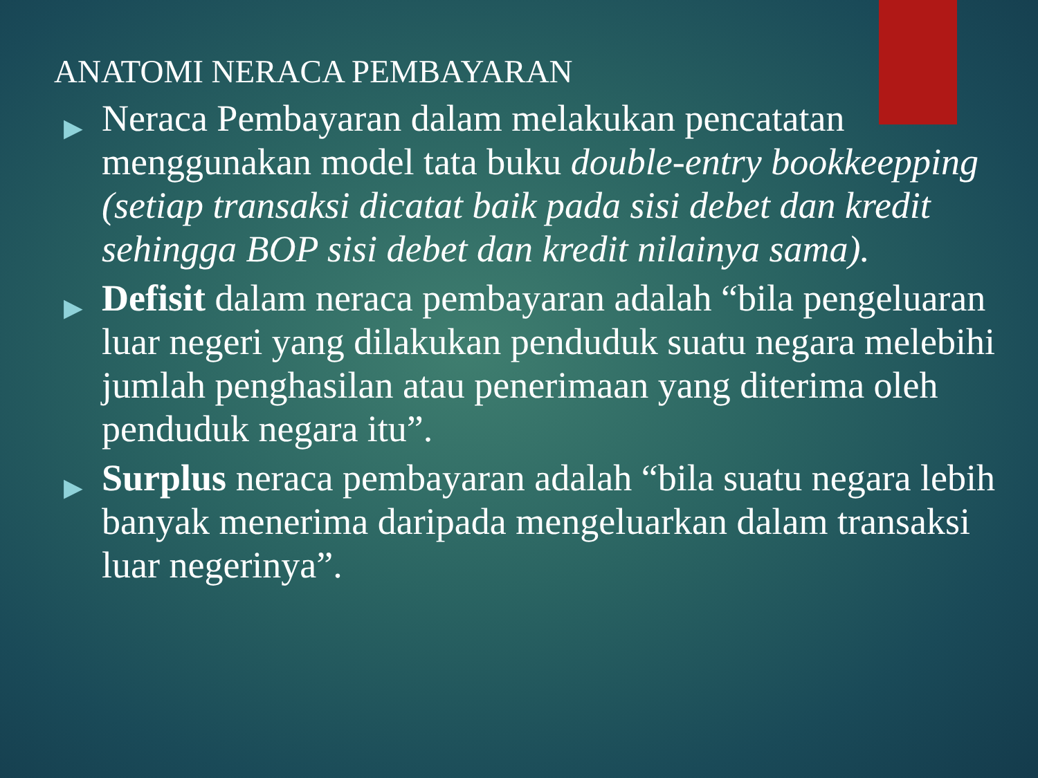ANATOMI NERACA PEMBAYARAN
▶ Neraca Pembayaran dalam melakukan pencatatan menggunakan model tata buku double-entry bookkeepping (setiap transaksi dicatat baik pada sisi debet dan kredit sehingga BOP sisi debet dan kredit nilainya sama).
▶ Defisit dalam neraca pembayaran adalah “bila pengeluaran luar negeri yang dilakukan penduduk suatu negara melebihi jumlah penghasilan atau penerimaan yang diterima oleh penduduk negara itu”.
▶ Surplus neraca pembayaran adalah “bila suatu negara lebih banyak menerima daripada mengeluarkan dalam transaksi luar negerinya”.